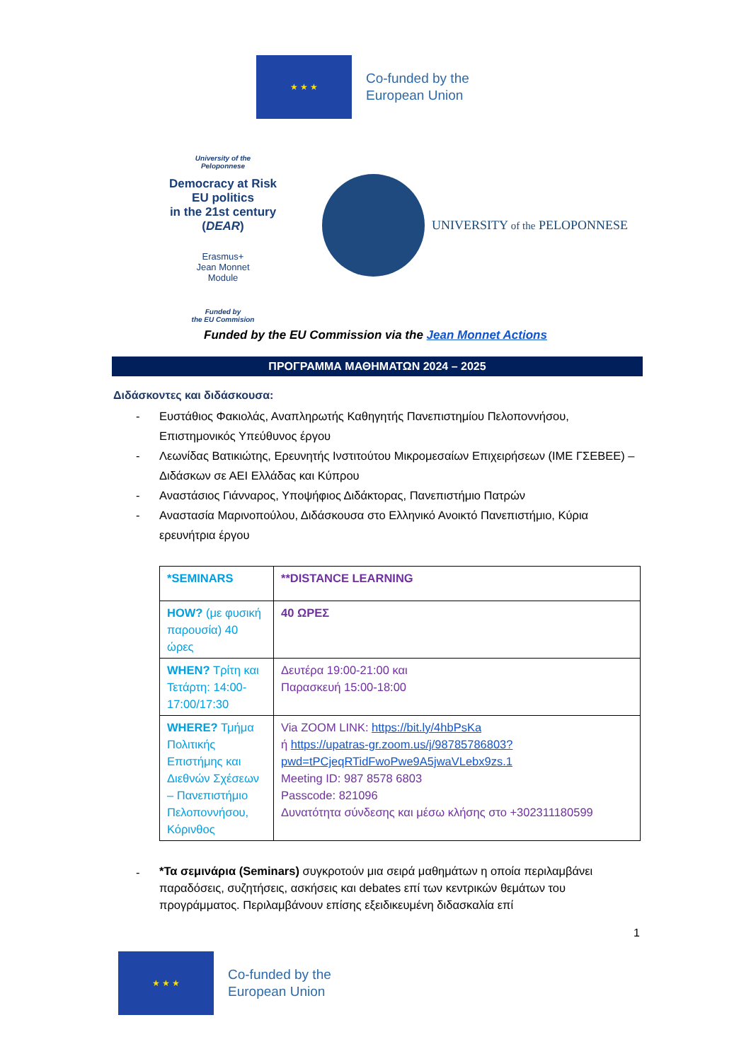★ ★ ★
Co-funded by the
European Union
University of the
Peloponnese
Democracy at Risk
EU politics
in the 21st century
(DEAR)
Erasmus+
Jean Monnet
Module
Funded by
the EU Commision
UNIVERSITY of the PELOPONNESE
Funded by the EU Commission via the Jean Monnet Actions
ΠΡΟΓΡΑΜΜΑ ΜΑΘΗΜΑΤΩΝ 2024 – 2025
Διδάσκοντες και διδάσκουσα:
- Ευστάθιος Φακιολάς, Αναπληρωτής Καθηγητής Πανεπιστημίου Πελοποννήσου, Επιστημονικός Υπεύθυνος έργου
- Λεωνίδας Βατικιώτης, Ερευνητής Ινστιτούτου Μικρομεσαίων Επιχειρήσεων (ΙΜΕ ΓΣΕΒΕΕ) – Διδάσκων σε ΑΕΙ Ελλάδας και Κύπρου
- Αναστάσιος Γιάνναρος, Υποψήφιος Διδάκτορας, Πανεπιστήμιο Πατρών
- Αναστασία Μαρινοπούλου, Διδάσκουσα στο Ελληνικό Ανοικτό Πανεπιστήμιο, Κύρια ερευνήτρια έργου
| *SEMINARS | **DISTANCE LEARNING |
| HOW? (με φυσική παρουσία) 40 ώρες | 40 ΩΡΕΣ |
| WHEN? Τρίτη και Τετάρτη: 14:00-17:00/17:30 | Δευτέρα 19:00-21:00 και Παρασκευή 15:00-18:00 |
| WHERE? Τμήμα Πολιτικής Επιστήμης και Διεθνών Σχέσεων – Πανεπιστήμιο Πελοποννήσου, Κόρινθος | Via ZOOM LINK: https://bit.ly/4hbPsKa ή https://upatras-gr.zoom.us/j/98785786803?pwd=tPCjeqRTidFwoPwe9A5jwaVLebx9zs.1 Meeting ID: 987 8578 6803 Passcode: 821096 Δυνατότητα σύνδεσης και μέσω κλήσης στο +302311180599 |
- *Τα σεμινάρια (Seminars) συγκροτούν μια σειρά μαθημάτων η οποία περιλαμβάνει παραδόσεις, συζητήσεις, ασκήσεις και debates επί των κεντρικών θεμάτων του προγράμματος. Περιλαμβάνουν επίσης εξειδικευμένη διδασκαλία επί
1
★ ★ ★
Co-funded by the
European Union